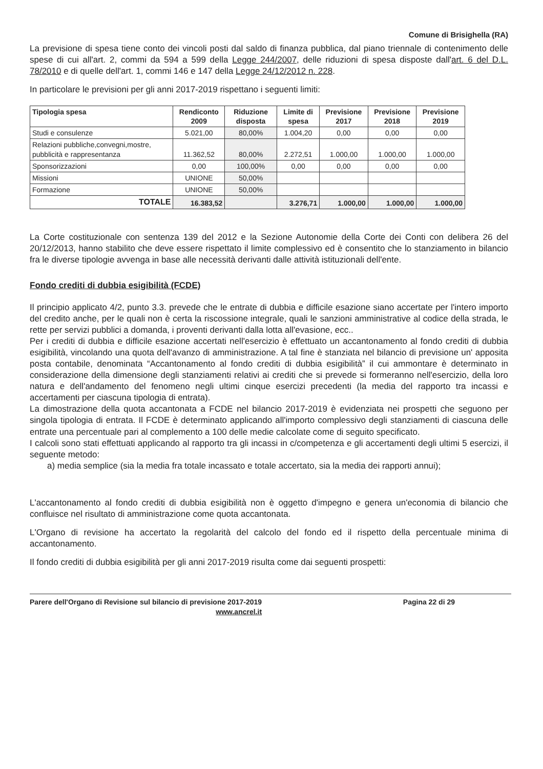Comune di Brisighella (RA)
La previsione di spesa tiene conto dei vincoli posti dal saldo di finanza pubblica, dal piano triennale di contenimento delle spese di cui all'art. 2, commi da 594 a 599 della Legge 244/2007, delle riduzioni di spesa disposte dall'art. 6 del D.L. 78/2010 e di quelle dell'art. 1, commi 146 e 147 della Legge 24/12/2012 n. 228.
In particolare le previsioni per gli anni 2017-2019 rispettano i seguenti limiti:
| Tipologia spesa | Rendiconto 2009 | Riduzione disposta | Limite di spesa | Previsione 2017 | Previsione 2018 | Previsione 2019 |
| --- | --- | --- | --- | --- | --- | --- |
| Studi e consulenze | 5.021,00 | 80,00% | 1.004,20 | 0,00 | 0,00 | 0,00 |
| Relazioni pubbliche,convegni,mostre, pubblicità e rappresentanza | 11.362,52 | 80,00% | 2.272,51 | 1.000,00 | 1.000,00 | 1.000,00 |
| Sponsorizzazioni | 0,00 | 100,00% | 0,00 | 0,00 | 0,00 | 0,00 |
| Missioni | UNIONE | 50,00% | | | | |
| Formazione | UNIONE | 50,00% | | | | |
| TOTALE | 16.383,52 | | 3.276,71 | 1.000,00 | 1.000,00 | 1.000,00 |
La Corte costituzionale con sentenza 139 del 2012 e la Sezione Autonomie della Corte dei Conti con delibera 26 del 20/12/2013, hanno stabilito che deve essere rispettato il limite complessivo ed è consentito che lo stanziamento in bilancio fra le diverse tipologie avvenga in base alle necessità derivanti dalle attività istituzionali dell'ente.
Fondo crediti di dubbia esigibilità (FCDE)
Il principio applicato 4/2, punto 3.3. prevede che le entrate di dubbia e difficile esazione siano accertate per l'intero importo del credito anche, per le quali non è certa la riscossione integrale, quali le sanzioni amministrative al codice della strada, le rette per servizi pubblici a domanda, i proventi derivanti dalla lotta all'evasione, ecc..
Per i crediti di dubbia e difficile esazione accertati nell'esercizio è effettuato un accantonamento al fondo crediti di dubbia esigibilità, vincolando una quota dell'avanzo di amministrazione. A tal fine è stanziata nel bilancio di previsione un' apposita posta contabile, denominata “Accantonamento al fondo crediti di dubbia esigibilità” il cui ammontare è determinato in considerazione della dimensione degli stanziamenti relativi ai crediti che si prevede si formeranno nell'esercizio, della loro natura e dell'andamento del fenomeno negli ultimi cinque esercizi precedenti (la media del rapporto tra incassi e accertamenti per ciascuna tipologia di entrata).
La dimostrazione della quota accantonata a FCDE nel bilancio 2017-2019 è evidenziata nei prospetti che seguono per singola tipologia di entrata. Il FCDE è determinato applicando all'importo complessivo degli stanziamenti di ciascuna delle entrate una percentuale pari al complemento a 100 delle medie calcolate come di seguito specificato.
I calcoli sono stati effettuati applicando al rapporto tra gli incassi in c/competenza e gli accertamenti degli ultimi 5 esercizi, il seguente metodo:
a) media semplice (sia la media fra totale incassato e totale accertato, sia la media dei rapporti annui);
L'accantonamento al fondo crediti di dubbia esigibilità non è oggetto d'impegno e genera un'economia di bilancio che confluisce nel risultato di amministrazione come quota accantonata.
L'Organo di revisione ha accertato la regolarità del calcolo del fondo ed il rispetto della percentuale minima di accantonamento.
Il fondo crediti di dubbia esigibilità per gli anni 2017-2019 risulta come dai seguenti prospetti:
Parere dell'Organo di Revisione sul bilancio di previsione 2017-2019
www.ancrel.it
Pagina 22 di 29